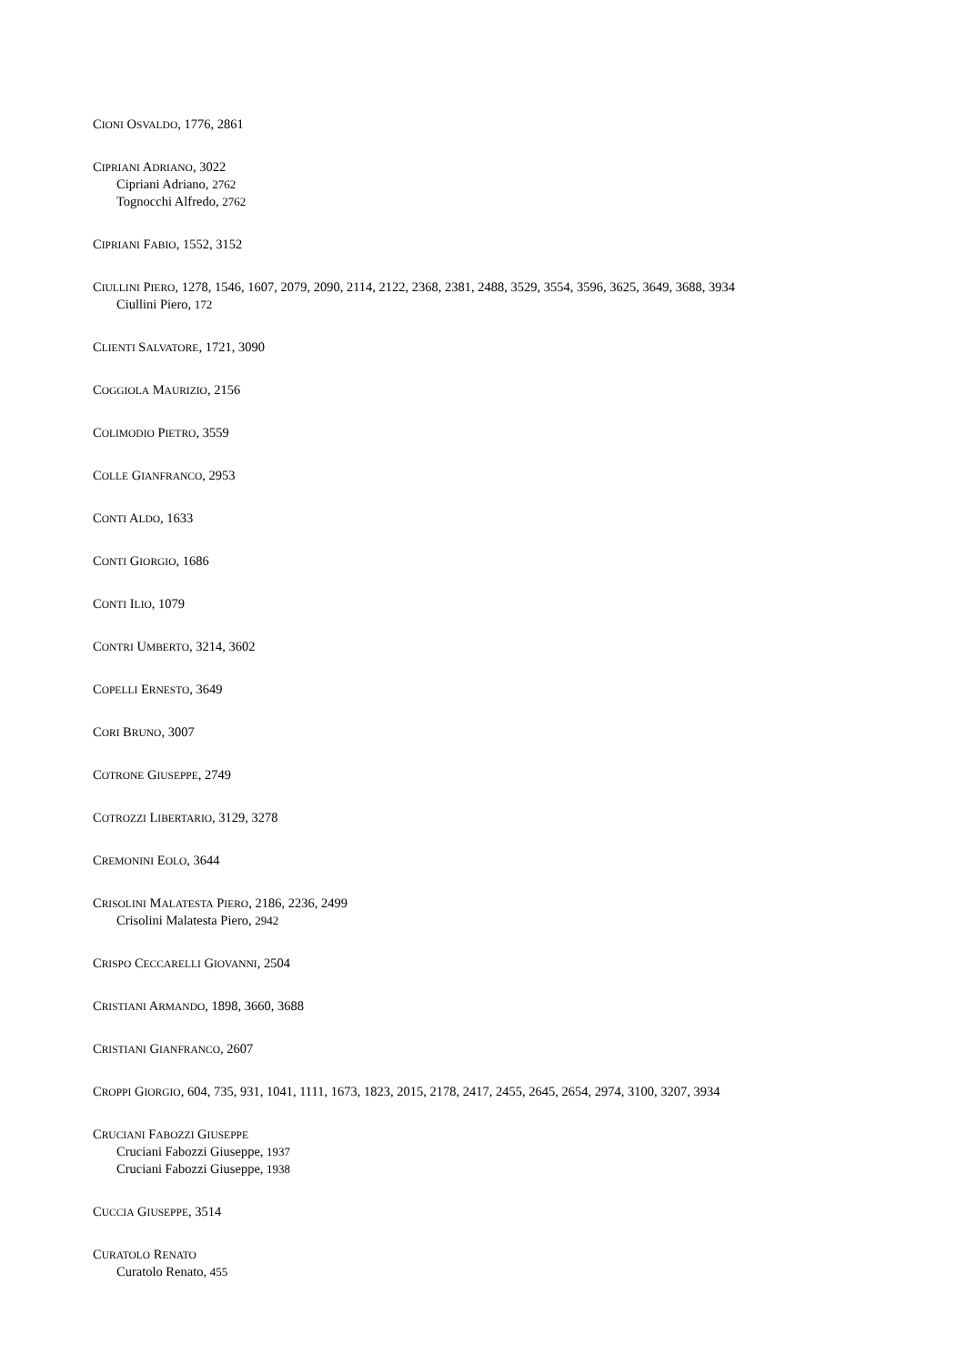CIONI OSVALDO, 1776, 2861
CIPRIANI ADRIANO, 3022
Cipriani Adriano, 2762
Tognocchi Alfredo, 2762
CIPRIANI FABIO, 1552, 3152
CIULLINI PIERO, 1278, 1546, 1607, 2079, 2090, 2114, 2122, 2368, 2381, 2488, 3529, 3554, 3596, 3625, 3649, 3688, 3934
Ciullini Piero, 172
CLIENTI SALVATORE, 1721, 3090
COGGIOLA MAURIZIO, 2156
COLIMODIO PIETRO, 3559
COLLE GIANFRANCO, 2953
CONTI ALDO, 1633
CONTI GIORGIO, 1686
CONTI ILIO, 1079
CONTRI UMBERTO, 3214, 3602
COPELLI ERNESTO, 3649
CORI BRUNO, 3007
COTRONE GIUSEPPE, 2749
COTROZZI LIBERTARIO, 3129, 3278
CREMONINI EOLO, 3644
CRISOLINI MALATESTA PIERO, 2186, 2236, 2499
Crisolini Malatesta Piero, 2942
CRISPO CECCARELLI GIOVANNI, 2504
CRISTIANI ARMANDO, 1898, 3660, 3688
CRISTIANI GIANFRANCO, 2607
CROPPI GIORGIO, 604, 735, 931, 1041, 1111, 1673, 1823, 2015, 2178, 2417, 2455, 2645, 2654, 2974, 3100, 3207, 3934
CRUCIANI FABOZZI GIUSEPPE
Cruciani Fabozzi Giuseppe, 1937
Cruciani Fabozzi Giuseppe, 1938
CUCCIA GIUSEPPE, 3514
CURATOLO RENATO
Curatolo Renato, 455